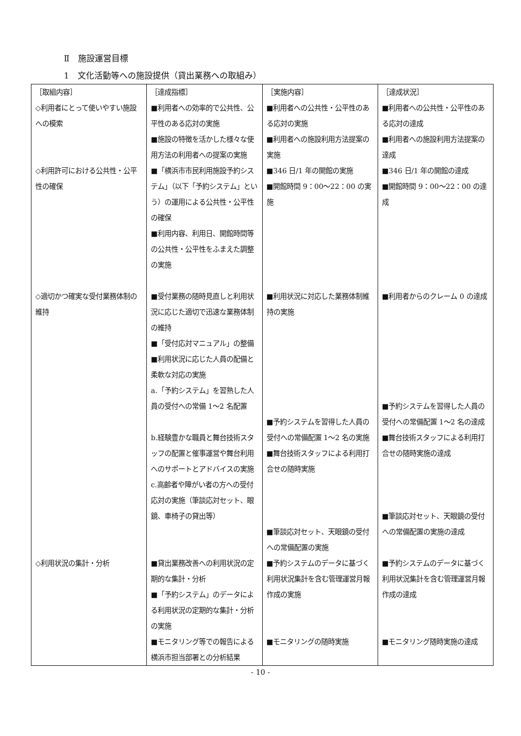Ⅱ　施設運営目標
1　文化活動等への施設提供（貸出業務への取組み）
| ［取組内容］ | ［達成指標］ | ［実施内容］ | ［達成状況］ |
| ◇利用者にとって使いやすい施設への模索 | ■利用者への効率的で公共性、公平性のある応対の実施 ■施設の特徴を活かした様々な使用方法の利用者への提案の実施 | ■利用者への公共性・公平性のある応対の実施 ■利用者への施設利用方法提案の実施 | ■利用者への公共性・公平性のある応対の達成 ■利用者への施設利用方法提案の達成 |
| ◇利用許可における公共性・公平性の確保 | ■「横浜市市民利用施設予約システム」（以下「予約システム」という）の運用による公共性・公平性の確保 ■利用内容、利用日、開館時間等の公共性・公平性をふまえた調整の実施 | ■346 日/1 年の開館の実施 ■開館時間 9：00～22：00 の実施 | ■346 日/1 年の開館の達成 ■開館時間 9：00～22：00 の達成 |
| ◇適切かつ確実な受付業務体制の維持 | ■受付業務の随時見直しと利用状況に応じた適切で迅速な業務体制の維持 ■「受付応対マニュアル」の整備 ■利用状況に応じた人員の配備と柔軟な対応の実施 a.「予約システム」を習熟した人員の受付への常備 1～2 名配置 b.経験豊かな職員と舞台技術スタッフの配置と催事運営や舞台利用へのサポートとアドバイスの実施 c.高齢者や障がい者の方への受付応対の実施（筆談応対セット、眼鏡、車椅子の貸出等） | ■利用状況に対応した業務体制維持の実施 ■予約システムを習得した人員の受付への常備配置 1～2 名の実施 ■舞台技術スタッフによる利用打合せの随時実施 ■筆談応対セット、天眼鏡の受付への常備配置の実施 | ■利用者からのクレーム 0 の達成 ■予約システムを習得した人員の受付への常備配置 1～2 名の達成 ■舞台技術スタッフによる利用打合せの随時実施の達成 ■筆談応対セット、天眼鏡の受付への常備配置の実施の達成 |
| ◇利用状況の集計・分析 | ■貸出業務改善への利用状況の定期的な集計・分析 ■「予約システム」のデータによる利用状況の定期的な集計・分析の実施 ■モニタリング等での報告による横浜市担当部署との分析結果 | ■予約システムのデータに基づく利用状況集計を含む管理運営月報作成の実施 ■モニタリングの随時実施 | ■予約システムのデータに基づく利用状況集計を含む管理運営月報作成の達成 ■モニタリング随時実施の達成 |
- 10 -